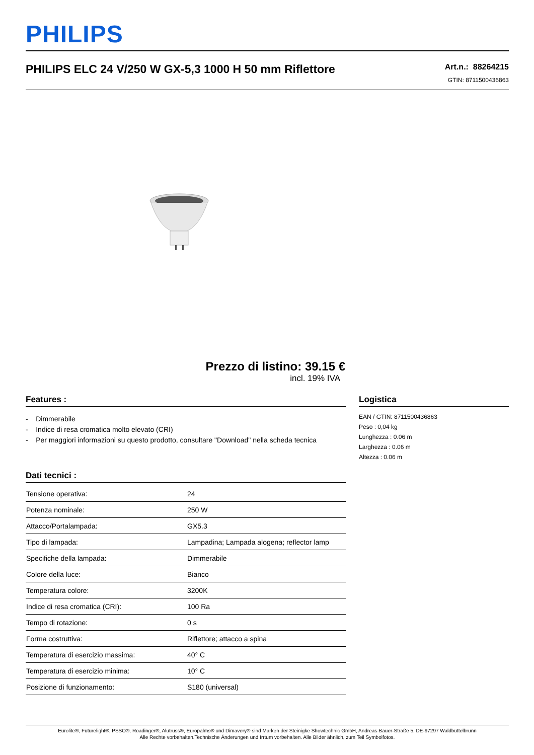PHILIPS
PHILIPS ELC 24 V/250 W GX-5,3 1000 H 50 mm Riflettore
Art.n.: 88264215
GTIN: 8711500436863
Prezzo di listino: 39.15 €
incl. 19% IVA
Features :
- Dimmerabile
- Indice di resa cromatica molto elevato (CRI)
- Per maggiori informazioni su questo prodotto, consultare "Download" nella scheda tecnica
Dati tecnici :
| Tensione operativa: | 24 |
| Potenza nominale: | 250 W |
| Attacco/Portalampada: | GX5.3 |
| Tipo di lampada: | Lampadina; Lampada alogena; reflector lamp |
| Specifiche della lampada: | Dimmerabile |
| Colore della luce: | Bianco |
| Temperatura colore: | 3200K |
| Indice di resa cromatica (CRI): | 100 Ra |
| Tempo di rotazione: | 0 s |
| Forma costruttiva: | Riflettore; attacco a spina |
| Temperatura di esercizio massima: | 40° C |
| Temperatura di esercizio minima: | 10° C |
| Posizione di funzionamento: | S180 (universal) |
Logistica
EAN / GTIN: 8711500436863
Peso : 0,04 kg
Lunghezza : 0.06 m
Larghezza : 0.06 m
Altezza : 0.06 m
Eurolite®, Futurelight®, PSSO®, Roadinger®, Alutruss®, Europalms® und Dimavery® sind Marken der Steinigke Showtechnic GmbH, Andreas-Bauer-Straße 5, DE-97297 Waldbüttelbrunn
Alle Rechte vorbehalten.Technische Änderungen und Irrtum vorbehalten. Alle Bilder ähnlich, zum Teil Symbolfotos.